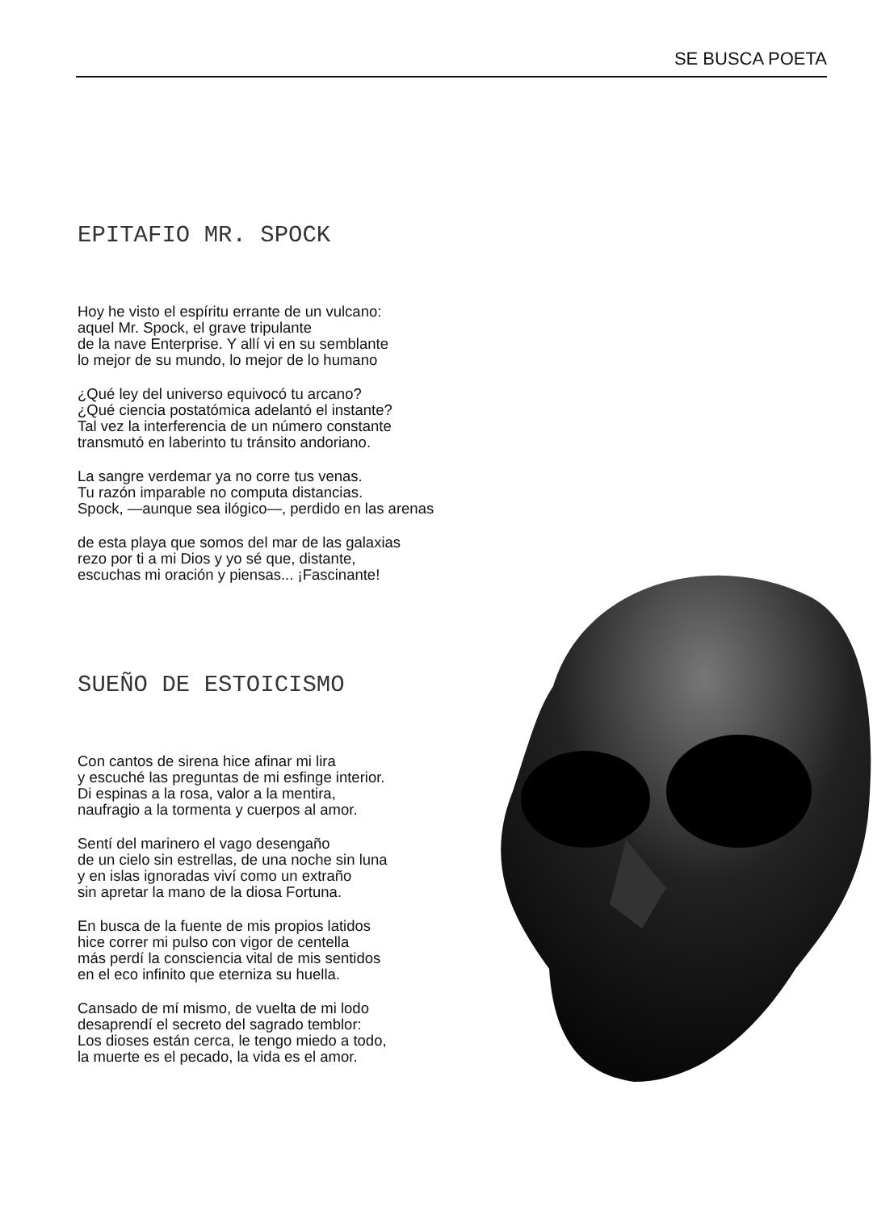SE BUSCA POETA
EPITAFIO MR. SPOCK
Hoy he visto el espíritu errante de un vulcano:
aquel Mr. Spock, el grave tripulante
de la nave Enterprise. Y allí vi en su semblante
lo mejor de su mundo, lo mejor de lo humano
¿Qué ley del universo equivocó tu arcano?
¿Qué ciencia postatómica adelantó el instante?
Tal vez la interferencia de un número constante
transmutó en laberinto tu tránsito andoriano.
La sangre verdemar ya no corre tus venas.
Tu razón imparable no computa distancias.
Spock, —aunque sea ilógico—, perdido en las arenas
de esta playa que somos del mar de las galaxias
rezo por ti a mi Dios y yo sé que, distante,
escuchas mi oración y piensas... ¡Fascinante!
SUEÑO DE ESTOICISMO
Con cantos de sirena hice afinar mi lira
y escuché las preguntas de mi esfinge interior.
Di espinas a la rosa, valor a la mentira,
naufragio a la tormenta y cuerpos al amor.
Sentí del marinero el vago desengaño
de un cielo sin estrellas, de una noche sin luna
y en islas ignoradas viví como un extraño
sin apretar la mano de la diosa Fortuna.
En busca de la fuente de mis propios latidos
hice correr mi pulso con vigor de centella
más perdí la consciencia vital de mis sentidos
en el eco infinito que eterniza su huella.
Cansado de mí mismo, de vuelta de mi lodo
desaprendí el secreto del sagrado temblor:
Los dioses están cerca, le tengo miedo a todo,
la muerte es el pecado, la vida es el amor.